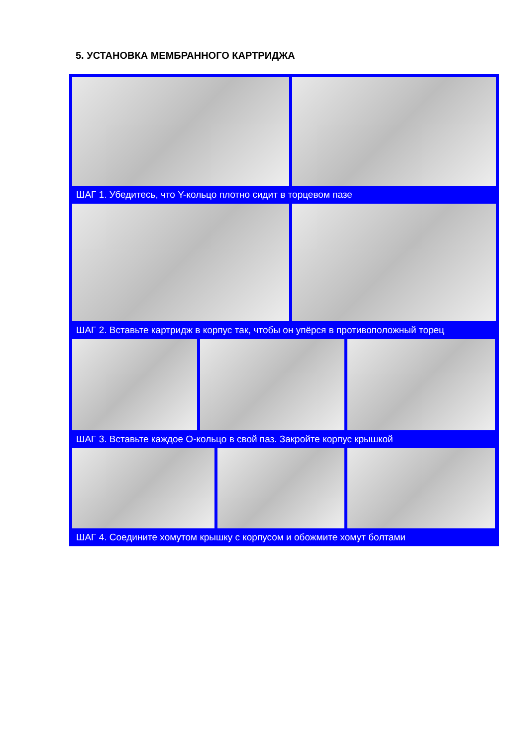5. УСТАНОВКА МЕМБРАННОГО КАРТРИДЖА
ШАГ 1. Убедитесь, что Y-кольцо плотно сидит в торцевом пазе
ШАГ 2. Вставьте картридж в корпус так, чтобы он упёрся в противоположный торец
ШАГ 3. Вставьте каждое О-кольцо в свой паз. Закройте корпус крышкой
ШАГ 4. Соедините хомутом крышку с корпусом и обожмите хомут болтами